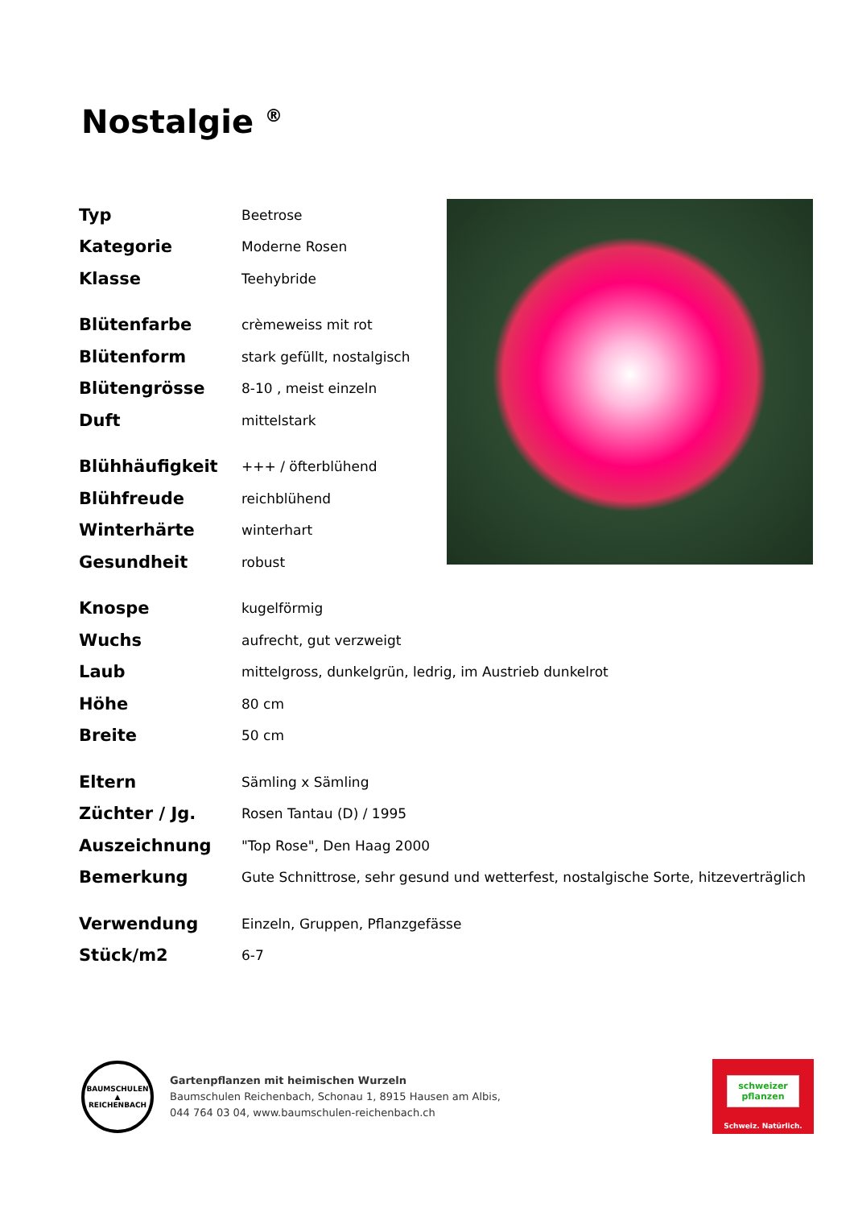Nostalgie <sup>®</sup>
| Typ | Beetrose |
| Kategorie | Moderne Rosen |
| Klasse | Teehybride |
| Blütenfarbe | crèmeweiss mit rot |
| Blütenform | stark gefüllt, nostalgisch |
| Blütengrösse | 8-10 , meist einzeln |
| Duft | mittelstark |
| Blühhäufigkeit | +++ / öfterblühend |
| Blühfreude | reichblühend |
| Winterhärte | winterhart |
| Gesundheit | robust |
| Knospe | kugelförmig |
| Wuchs | aufrecht, gut verzweigt |
| Laub | mittelgross, dunkelgrün, ledrig, im Austrieb dunkelrot |
| Höhe | 80 cm |
| Breite | 50 cm |
| Eltern | Sämling x Sämling |
| Züchter / Jg. | Rosen Tantau (D) / 1995 |
| Auszeichnung | "Top Rose", Den Haag 2000 |
| Bemerkung | Gute Schnittrose, sehr gesund und wetterfest, nostalgische Sorte, hitzeverträglich |
| Verwendung | Einzeln, Gruppen, Pflanzgefässe |
| Stück/m2 | 6-7 |
BAUMSCHULEN
▲
REICHENBACH
Gartenpflanzen mit heimischen Wurzeln
Baumschulen Reichenbach, Schonau 1, 8915 Hausen am Albis,
044 764 03 04, www.baumschulen-reichenbach.ch
schweizer
pflanzen
Schweiz. Natürlich.